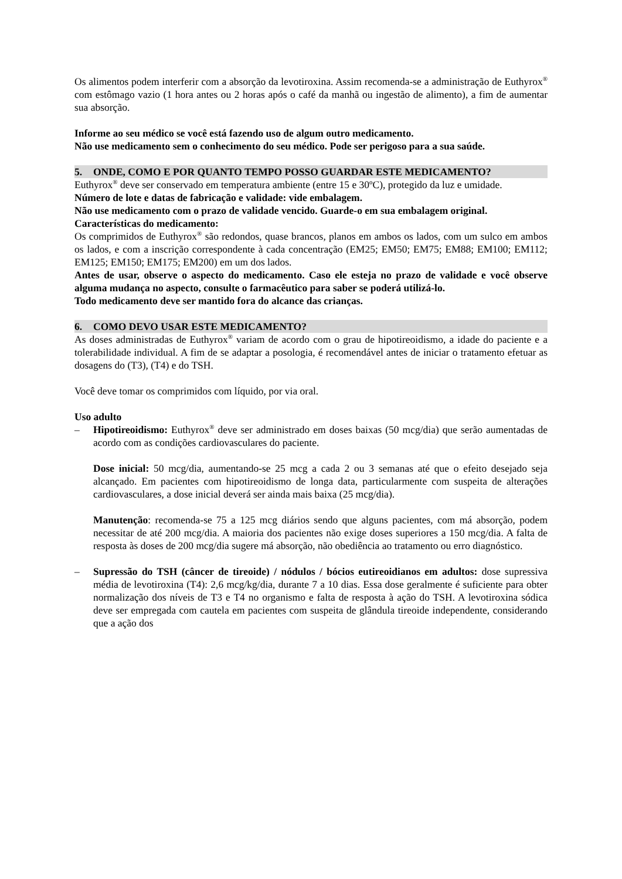Os alimentos podem interferir com a absorção da levotiroxina. Assim recomenda-se a administração de Euthyrox<sup>®</sup> com estômago vazio (1 hora antes ou 2 horas após o café da manhã ou ingestão de alimento), a fim de aumentar sua absorção.
Informe ao seu médico se você está fazendo uso de algum outro medicamento.
Não use medicamento sem o conhecimento do seu médico. Pode ser perigoso para a sua saúde.
5. ONDE, COMO E POR QUANTO TEMPO POSSO GUARDAR ESTE MEDICAMENTO?
Euthyrox<sup>®</sup> deve ser conservado em temperatura ambiente (entre 15 e 30ºC), protegido da luz e umidade.
Número de lote e datas de fabricação e validade: vide embalagem.
Não use medicamento com o prazo de validade vencido. Guarde-o em sua embalagem original.
Características do medicamento:
Os comprimidos de Euthyrox<sup>®</sup> são redondos, quase brancos, planos em ambos os lados, com um sulco em ambos os lados, e com a inscrição correspondente à cada concentração (EM25; EM50; EM75; EM88; EM100; EM112; EM125; EM150; EM175; EM200) em um dos lados.
Antes de usar, observe o aspecto do medicamento. Caso ele esteja no prazo de validade e você observe alguma mudança no aspecto, consulte o farmacêutico para saber se poderá utilizá-lo.
Todo medicamento deve ser mantido fora do alcance das crianças.
6. COMO DEVO USAR ESTE MEDICAMENTO?
As doses administradas de Euthyrox<sup>®</sup> variam de acordo com o grau de hipotireoidismo, a idade do paciente e a tolerabilidade individual. A fim de se adaptar a posologia, é recomendável antes de iniciar o tratamento efetuar as dosagens do (T3), (T4) e do TSH.
Você deve tomar os comprimidos com líquido, por via oral.
Uso adulto
– Hipotireoidismo: Euthyrox<sup>®</sup> deve ser administrado em doses baixas (50 mcg/dia) que serão aumentadas de acordo com as condições cardiovasculares do paciente.
Dose inicial: 50 mcg/dia, aumentando-se 25 mcg a cada 2 ou 3 semanas até que o efeito desejado seja alcançado. Em pacientes com hipotireoidismo de longa data, particularmente com suspeita de alterações cardiovasculares, a dose inicial deverá ser ainda mais baixa (25 mcg/dia).
Manutenção: recomenda-se 75 a 125 mcg diários sendo que alguns pacientes, com má absorção, podem necessitar de até 200 mcg/dia. A maioria dos pacientes não exige doses superiores a 150 mcg/dia. A falta de resposta às doses de 200 mcg/dia sugere má absorção, não obediência ao tratamento ou erro diagnóstico.
– Supressão do TSH (câncer de tireoide) / nódulos / bócios eutireoidianos em adultos: dose supressiva média de levotiroxina (T4): 2,6 mcg/kg/dia, durante 7 a 10 dias. Essa dose geralmente é suficiente para obter normalização dos níveis de T3 e T4 no organismo e falta de resposta à ação do TSH. A levotiroxina sódica deve ser empregada com cautela em pacientes com suspeita de glândula tireoide independente, considerando que a ação dos